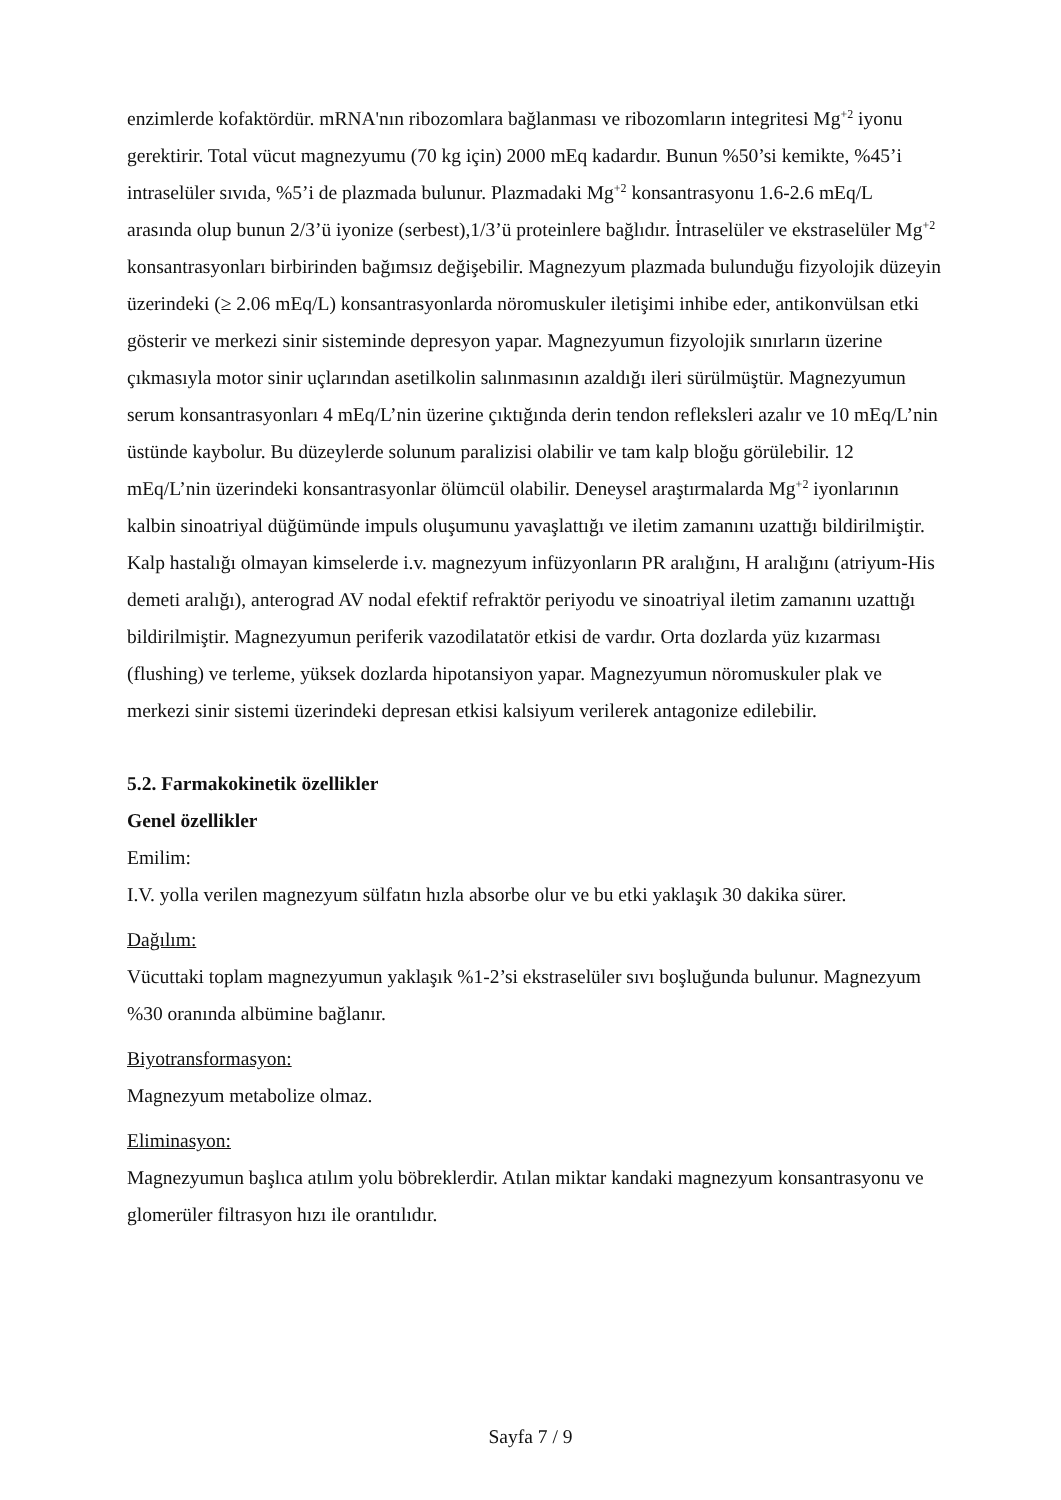enzimlerde kofaktördür. mRNA'nın ribozomlara bağlanması ve ribozomların integritesi Mg<sup>+2</sup> iyonu gerektirir. Total vücut magnezyumu (70 kg için) 2000 mEq kadardır. Bunun %50’si kemikte, %45’i intraselüler sıvıda, %5’i de plazmada bulunur. Plazmadaki Mg<sup>+2</sup> konsantrasyonu 1.6-2.6 mEq/L arasında olup bunun 2/3’ü iyonize (serbest),1/3’ü proteinlere bağlıdır. İntraselüler ve ekstraselüler Mg<sup>+2</sup> konsantrasyonları birbirinden bağımsız değişebilir. Magnezyum plazmada bulunduğu fizyolojik düzeyin üzerindeki (≥ 2.06 mEq/L) konsantrasyonlarda nöromuskuler iletişimi inhibe eder, antikonvülsan etki gösterir ve merkezi sinir sisteminde depresyon yapar. Magnezyumun fizyolojik sınırların üzerine çıkmasıyla motor sinir uçlarından asetilkolin salınmasının azaldığı ileri sürülmüştür. Magnezyumun serum konsantrasyonları 4 mEq/L’nin üzerine çıktığında derin tendon refleksleri azalır ve 10 mEq/L’nin üstünde kaybolur. Bu düzeylerde solunum paralizisi olabilir ve tam kalp bloğu görülebilir. 12 mEq/L’nin üzerindeki konsantrasyonlar ölümcül olabilir. Deneysel araştırmalarda Mg<sup>+2</sup> iyonlarının kalbin sinoatriyal düğümünde impuls oluşumunu yavaşlattığı ve iletim zamanını uzattığı bildirilmiştir. Kalp hastalığı olmayan kimselerde i.v. magnezyum infüzyonların PR aralığını, H aralığını (atriyum-His demeti aralığı), anterograd AV nodal efektif refraktör periyodu ve sinoatriyal iletim zamanını uzattığı bildirilmiştir. Magnezyumun periferik vazodilatatör etkisi de vardır. Orta dozlarda yüz kızarması (flushing) ve terleme, yüksek dozlarda hipotansiyon yapar. Magnezyumun nöromuskuler plak ve merkezi sinir sistemi üzerindeki depresan etkisi kalsiyum verilerek antagonize edilebilir.
5.2. Farmakokinetik özellikler
Genel özellikler
Emilim:
I.V. yolla verilen magnezyum sülfatın hızla absorbe olur ve bu etki yaklaşık 30 dakika sürer.
Dağılım:
Vücuttaki toplam magnezyumun yaklaşık %1-2’si ekstraselüler sıvı boşluğunda bulunur. Magnezyum %30 oranında albümine bağlanır.
Biyotransformasyon:
Magnezyum metabolize olmaz.
Eliminasyon:
Magnezyumun başlıca atılım yolu böbreklerdir. Atılan miktar kandaki magnezyum konsantrasyonu ve glomerüler filtrasyon hızı ile orantılıdır.
Sayfa 7 / 9